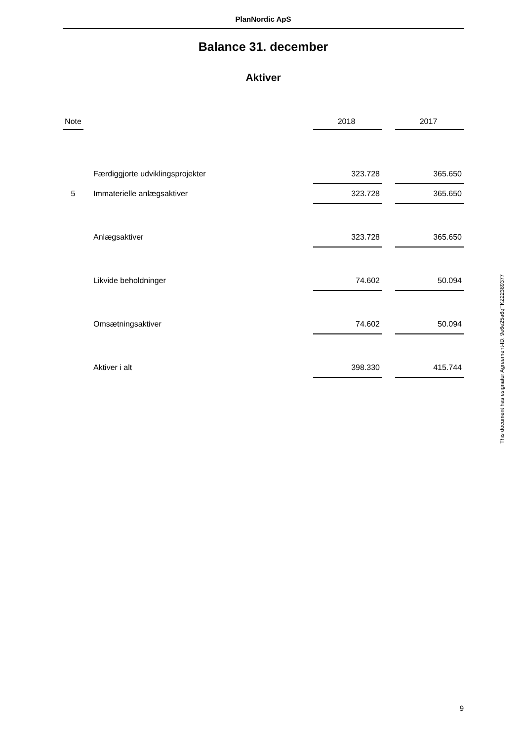PlanNordic ApS
Balance 31. december
Aktiver
| Note | | | 2018 | | 2017 |
| --- | --- | --- | --- | --- | --- |
| | | Færdiggjorte udviklingsprojekter | 323.728 | | 365.650 |
| 5 | | Immaterielle anlægsaktiver | 323.728 | | 365.650 |
| | | Anlægsaktiver | 323.728 | | 365.650 |
| | | Likvide beholdninger | 74.602 | | 50.094 |
| | | Omsætningsaktiver | 74.602 | | 50.094 |
| | | Aktiver i alt | 398.330 | | 415.744 |
This document has esignatur Agreement-ID: 9e6e25a6qTKZ22389377
9